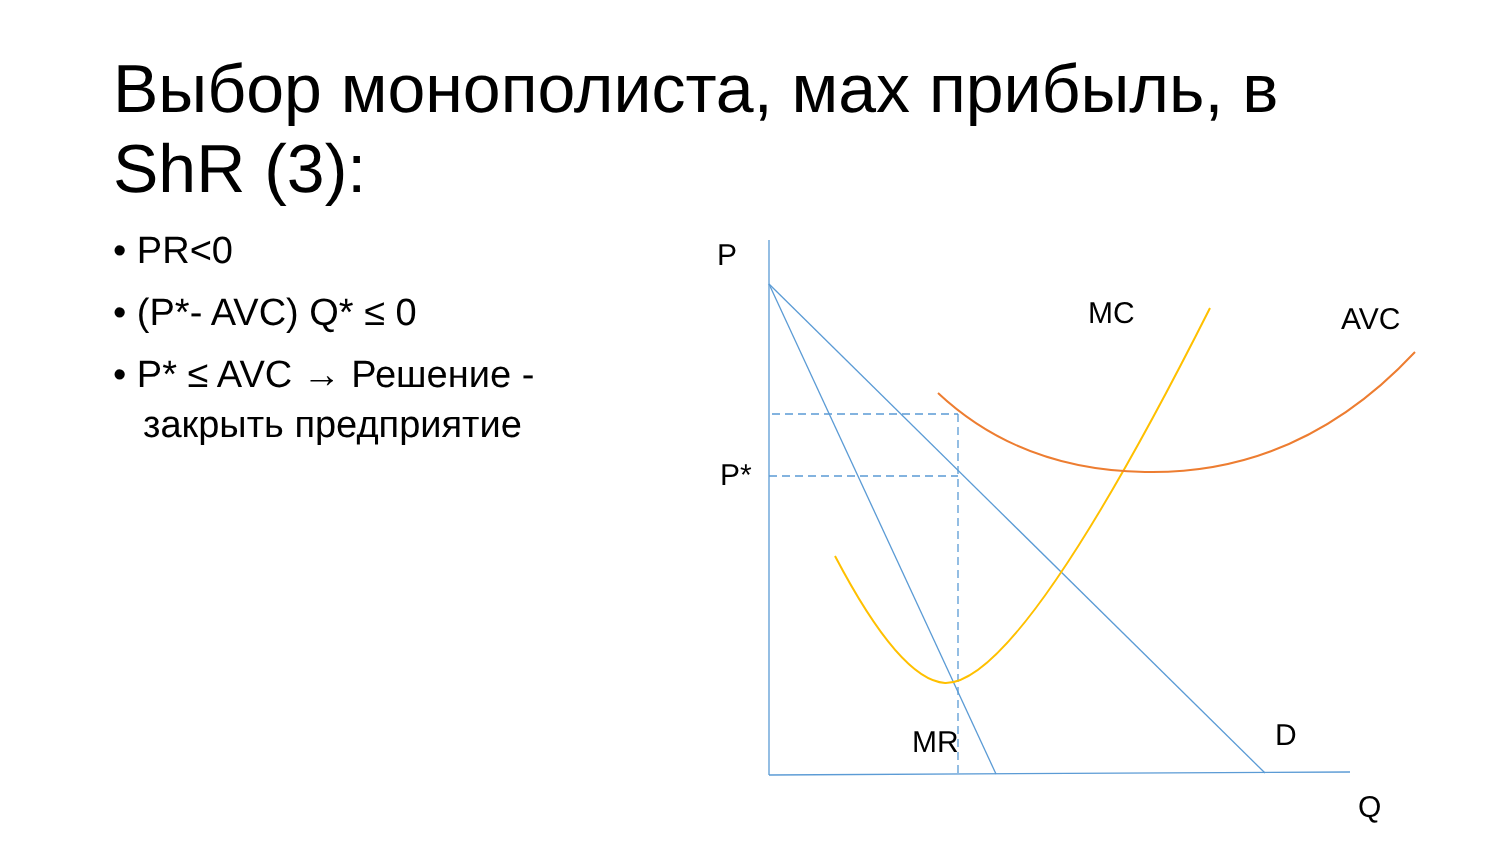Выбор монополиста, мах прибыль, в ShR (3):
• PR<0
• (P*- AVC) Q* ≤ 0
• P* ≤ AVC → Решение - закрыть предприятие
P
P*
MC AVC
MR D
Q